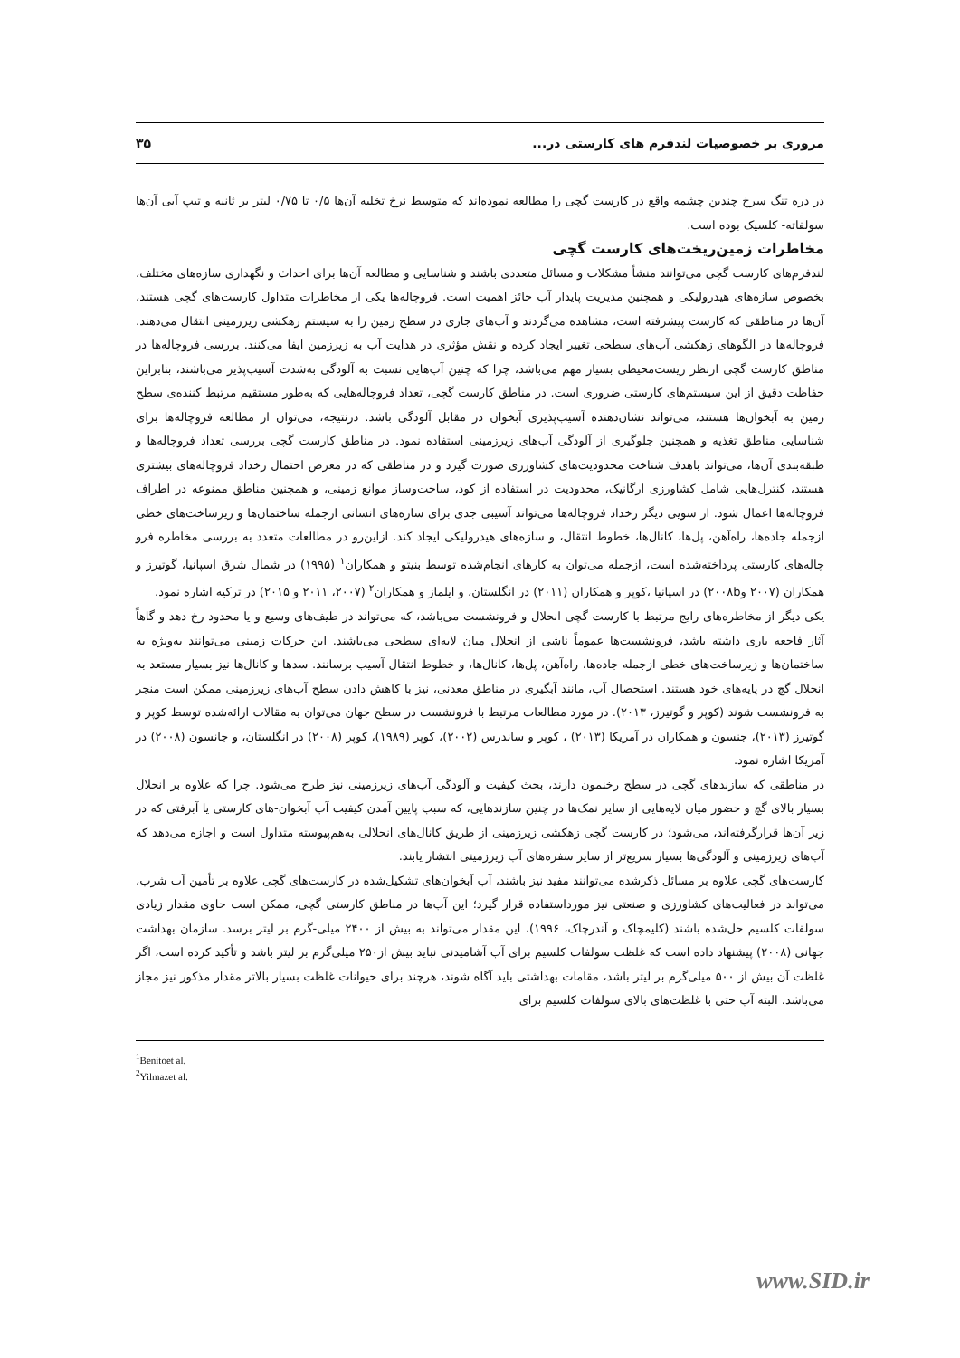مروری بر خصوصیات لندفرم های کارستی در... ۳۵
در دره تنگ سرخ چندین چشمه واقع در کارست گچی را مطالعه نموده‌اند که متوسط نرخ تخلیه آن‌ها ۰/۵ تا ۰/۷۵ لیتر بر ثانیه و تیپ آبی آن‌ها سولفاته- کلسیک بوده است.
مخاطرات زمین‌ریخت‌های کارست گچی
لندفرم‌های کارست گچی می‌توانند منشأ مشکلات و مسائل متعددی باشند و شناسایی و مطالعه آن‌ها برای احداث و نگهداری سازه‌های مختلف، بخصوص سازه‌های هیدرولیکی و همچنین مدیریت پایدار آب حائز اهمیت است. فروچاله‌ها یکی از مخاطرات متداول کارست‌های گچی هستند، آن‌ها در مناطقی که کارست پیشرفته است، مشاهده می‌گردند و آب‌های جاری در سطح زمین را به سیستم زهکشی زیرزمینی انتقال می‌دهند. فروچاله‌ها در الگوهای زهکشی آب‌های سطحی تغییر ایجاد کرده و نقش مؤثری در هدایت آب به زیرزمین ایفا می‌کنند. بررسی فروچاله‌ها در مناطق کارست گچی ازنظر زیست‌محیطی بسیار مهم می‌باشد، چرا که چنین آب‌هایی نسبت به آلودگی به‌شدت آسیب‌پذیر می‌باشند، بنابراین حفاظت دقیق از این سیستم‌های کارستی ضروری است. در مناطق کارست گچی، تعداد فروچاله‌هایی که به‌طور مستقیم مرتبط کننده‌ی سطح زمین به آبخوان‌ها هستند، می‌تواند نشان‌دهنده آسیب‌پذیری آبخوان در مقابل آلودگی باشد. درنتیجه، می‌توان از مطالعه فروچاله‌ها برای شناسایی مناطق تغذیه و همچنین جلوگیری از آلودگی آب‌های زیرزمینی استفاده نمود. در مناطق کارست گچی بررسی تعداد فروچاله‌ها و طبقه‌بندی آن‌ها، می‌تواند باهدف شناخت محدودیت‌های کشاورزی صورت گیرد و در مناطقی که در معرض احتمال رخداد فروچاله‌های بیشتری هستند، کنترل‌هایی شامل کشاورزی ارگانیک، محدودیت در استفاده از کود، ساخت‌وساز موانع زمینی، و همچنین مناطق ممنوعه در اطراف فروچاله‌ها اعمال شود. از سویی دیگر رخداد فروچاله‌ها می‌تواند آسیبی جدی برای سازه‌های انسانی ازجمله ساختمان‌ها و زیرساخت‌های خطی ازجمله جاده‌ها، راه‌آهن، پل‌ها، کانال‌ها، خطوط انتقال، و سازه‌های هیدرولیکی ایجاد کند. ازاین‌رو در مطالعات متعدد به بررسی مخاطره فرو چاله‌های کارستی پرداخته‌شده است، ازجمله می‌توان به کارهای انجام‌شده توسط بنیتو و همکاران<sup>۱</sup> (۱۹۹۵) در شمال شرق اسپانیا، گوتیرز و همکاران (۲۰۰۷ و۲۰۰۸b) در اسپانیا ،کوپر و همکاران (۲۰۱۱) در انگلستان، و ایلماز و همکاران<sup>۲</sup> (۲۰۰۷، ۲۰۱۱ و ۲۰۱۵) در ترکیه اشاره نمود.
یکی دیگر از مخاطره‌های رایج مرتبط با کارست گچی انحلال و فرونشست می‌باشد، که می‌تواند در طیف‌های وسیع و یا محدود رخ دهد و گاهاً آثار فاجعه باری داشته باشد، فرونشست‌ها عموماً ناشی از انحلال میان لایه‌ای سطحی می‌باشند. این حرکات زمینی می‌توانند به‌ویژه به ساختمان‌ها و زیرساخت‌های خطی ازجمله جاده‌ها، راه‌آهن، پل‌ها، کانال‌ها، و خطوط انتقال آسیب برسانند. سدها و کانال‌ها نیز بسیار مستعد به انحلال گچ در پایه‌های خود هستند. استحصال آب، مانند آبگیری در مناطق معدنی، نیز با کاهش دادن سطح آب‌های زیرزمینی ممکن است منجر به فرونشست شوند (کوپر و گوتیرز، ۲۰۱۳). در مورد مطالعات مرتبط با فرونشست در سطح جهان می‌توان به مقالات ارائه‌شده توسط کوپر و گوتیرز (۲۰۱۳)، جنسون و همکاران در آمریکا (۲۰۱۳) ، کوپر و ساندرس (۲۰۰۲)، کوپر (۱۹۸۹)، کوپر (۲۰۰۸) در انگلستان، و جانسون (۲۰۰۸) در آمریکا اشاره نمود.
در مناطقی که سازندهای گچی در سطح رخنمون دارند، بحث کیفیت و آلودگی آب‌های زیرزمینی نیز طرح می‌شود. چرا که علاوه بر انحلال بسیار بالای گچ و حضور میان لایه‌هایی از سایر نمک‌ها در چنین سازندهایی، که سبب پایین آمدن کیفیت آب آبخوان-های کارستی یا آبرفتی که در زیر آن‌ها قرارگرفته‌اند، می‌شود؛ در کارست گچی زهکشی زیرزمینی از طریق کانال‌های انحلالی به‌هم‌پیوسته متداول است و اجازه می‌دهد که آب‌های زیرزمینی و آلودگی‌ها بسیار سریع‌تر از سایر سفره‌های آب زیرزمینی انتشار یابند.
کارست‌های گچی علاوه بر مسائل ذکرشده می‌توانند مفید نیز باشند، آب آبخوان‌های تشکیل‌شده در کارست‌های گچی علاوه بر تأمین آب شرب، می‌تواند در فعالیت‌های کشاورزی و صنعتی نیز مورداستفاده قرار گیرد؛ این آب‌ها در مناطق کارستی گچی، ممکن است حاوی مقدار زیادی سولفات کلسیم حل‌شده باشند (کلیمچاک و آندرچاک، ۱۹۹۶)، این مقدار می‌تواند به بیش از ۲۴۰۰ میلی-گرم بر لیتر برسد. سازمان بهداشت جهانی (۲۰۰۸) پیشنهاد داده است که غلظت سولفات کلسیم برای آب آشامیدنی نباید بیش از۲۵۰ میلی‌گرم بر لیتر باشد و تأکید کرده است، اگر غلظت آن بیش از ۵۰۰ میلی‌گرم بر لیتر باشد، مقامات بهداشتی باید آگاه شوند، هرچند برای حیوانات غلظت بسیار بالاتر مقدار مذکور نیز مجاز می‌باشد. البته آب حتی با غلظت‌های بالای سولفات کلسیم برای
<sup>1</sup> Benitoet al.
<sup>2</sup> Yilmazet al.
www.SID.ir